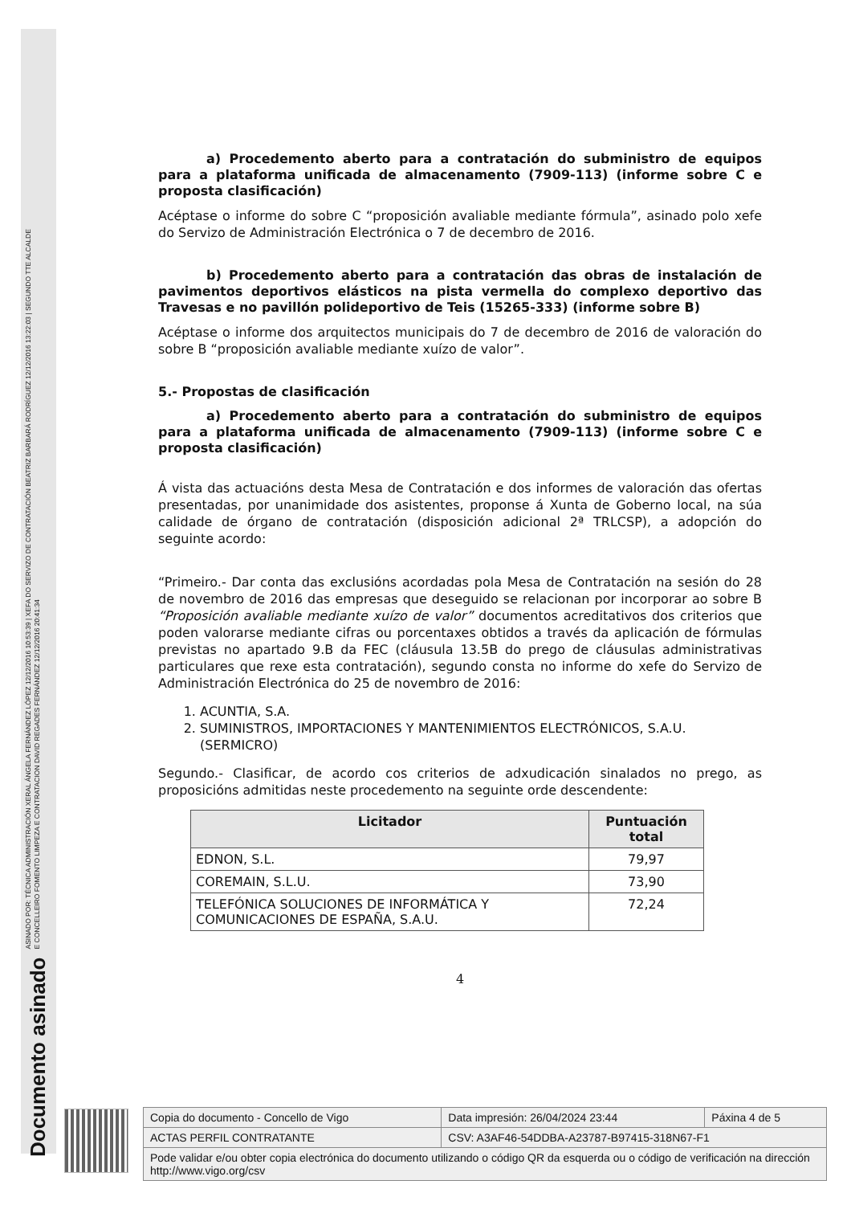Documento asinado
ASINADO POR: TÉCNICA ADMINISTRACIÓN XERAL ÁNGELA FERNÁNDEZ LÓPEZ 12/12/2016 10:53:39 | XEFA DO SERVIZO DE CONTRATACIÓN BEATRIZ BARBARÁ RODRÍGUEZ 12/12/2016 13:22:03 | SEGUNDO TTE ALCALDE
E CONCELLEIRO FOMENTO LIMPEZA E CONTRATACION DAVID REGADES FERNÁNDEZ 12/12/2016 20:41:34
a) Procedemento aberto para a contratación do subministro de equipos para a plataforma unificada de almacenamento (7909-113) (informe sobre C e proposta clasificación)
Acéptase o informe do sobre C “proposición avaliable mediante fórmula”, asinado polo xefe do Servizo de Administración Electrónica o 7 de decembro de 2016.
b) Procedemento aberto para a contratación das obras de instalación de pavimentos deportivos elásticos na pista vermella do complexo deportivo das Travesas e no pavillón polideportivo de Teis (15265-333) (informe sobre B)
Acéptase o informe dos arquitectos municipais do 7 de decembro de 2016 de valoración do sobre B “proposición avaliable mediante xuízo de valor”.
5.- Propostas de clasificación
a) Procedemento aberto para a contratación do subministro de equipos para a plataforma unificada de almacenamento (7909-113) (informe sobre C e proposta clasificación)
Á vista das actuacións desta Mesa de Contratación e dos informes de valoración das ofertas presentadas, por unanimidade dos asistentes, proponse á Xunta de Goberno local, na súa calidade de órgano de contratación (disposición adicional 2ª TRLCSP), a adopción do seguinte acordo:
“Primeiro.- Dar conta das exclusións acordadas pola Mesa de Contratación na sesión do 28 de novembro de 2016 das empresas que deseguido se relacionan por incorporar ao sobre B “Proposición avaliable mediante xuízo de valor” documentos acreditativos dos criterios que poden valorarse mediante cifras ou porcentaxes obtidos a través da aplicación de fórmulas previstas no apartado 9.B da FEC (cláusula 13.5B do prego de cláusulas administrativas particulares que rexe esta contratación), segundo consta no informe do xefe do Servizo de Administración Electrónica do 25 de novembro de 2016:
1. ACUNTIA, S.A.
2. SUMINISTROS, IMPORTACIONES Y MANTENIMIENTOS ELECTRÓNICOS, S.A.U. (SERMICRO)
Segundo.- Clasificar, de acordo cos criterios de adxudicación sinalados no prego, as proposicións admitidas neste procedemento na seguinte orde descendente:
| Licitador | Puntuación total |
| --- | --- |
| EDNON, S.L. | 79,97 |
| COREMAIN, S.L.U. | 73,90 |
| TELEFÓNICA SOLUCIONES DE INFORMÁTICA Y COMUNICACIONES DE ESPAÑA, S.A.U. | 72,24 |
4
| Copia do documento - Concello de Vigo | Data impresión: 26/04/2024 23:44 | Páxina 4 de 5 |
| ACTAS PERFIL CONTRATANTE | CSV: A3AF46-54DDBA-A23787-B97415-318N67-F1 | |
| Pode validar e/ou obter copia electrónica do documento utilizando o código QR da esquerda ou o código de verificación na dirección http://www.vigo.org/csv | | |